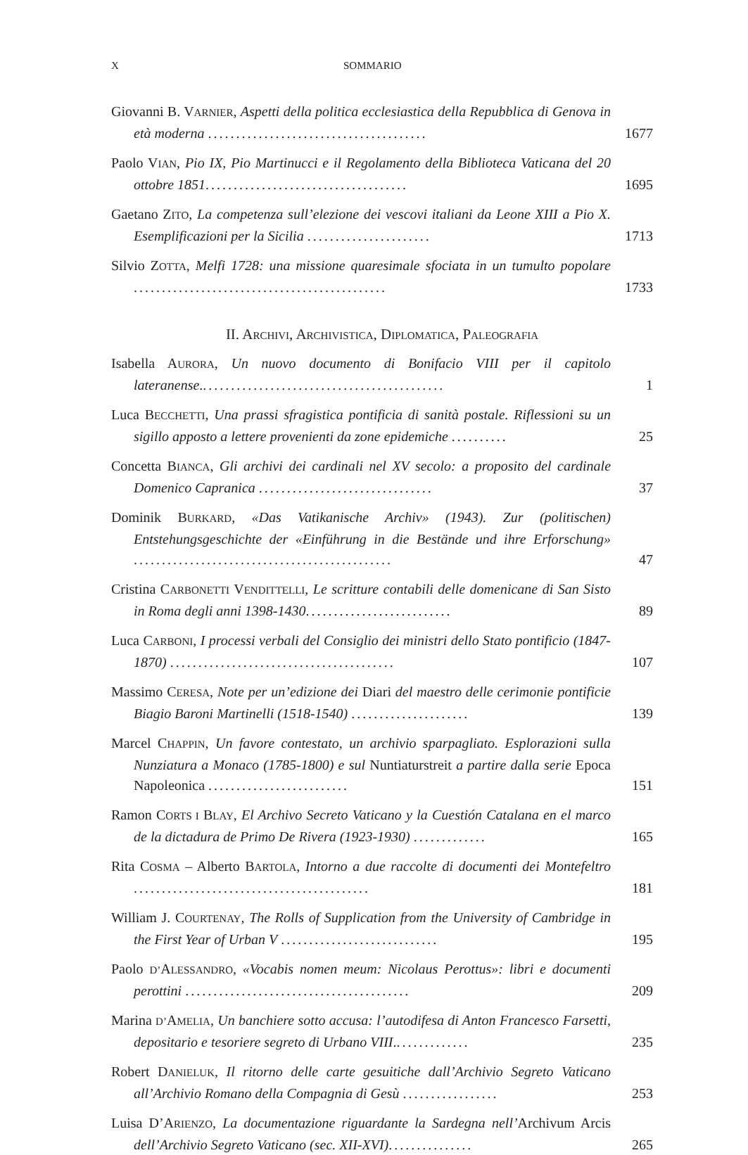X SOMMARIO
Giovanni B. VARNIER, Aspetti della politica ecclesiastica della Repubblica di Genova in età moderna .......................................
1677
Paolo VIAN, Pio IX, Pio Martinucci e il Regolamento della Biblioteca Vaticana del 20 ottobre 1851....................................
1695
Gaetano ZITO, La competenza sull’elezione dei vescovi italiani da Leone XIII a Pio X. Esemplificazioni per la Sicilia ......................
1713
Silvio ZOTTA, Melfi 1728: una missione quaresimale sfociata in un tumulto popolare .............................................
1733
II. ARCHIVI, ARCHIVISTICA, DIPLOMATICA, PALEOGRAFIA
Isabella AURORA, Un nuovo documento di Bonifacio VIII per il capitolo lateranense............................................
1
Luca BECCHETTI, Una prassi sfragistica pontificia di sanità postale. Riflessioni su un sigillo apposto a lettere provenienti da zone epidemiche ..........
25
Concetta BIANCA, Gli archivi dei cardinali nel XV secolo: a proposito del cardinale Domenico Capranica ...............................
37
Dominik BURKARD, «Das Vatikanische Archiv» (1943). Zur (politischen) Entstehungsgeschichte der «Einführung in die Bestände und ihre Erforschung» ..............................................
47
Cristina CARBONETTI VENDITTELLI, Le scritture contabili delle domenicane di San Sisto in Roma degli anni 1398-1430..........................
89
Luca CARBONI, I processi verbali del Consiglio dei ministri dello Stato pontificio (1847-1870) ........................................
107
Massimo CERESA, Note per un’edizione dei Diari del maestro delle cerimonie pontificie Biagio Baroni Martinelli (1518-1540) .....................
139
Marcel CHAPPIN, Un favore contestato, un archivio sparpagliato. Esplorazioni sulla Nunziatura a Monaco (1785-1800) e sul Nuntiaturstreit a partire dalla serie Epoca Napoleonica .........................
151
Ramon CORTS I BLAY, El Archivo Secreto Vaticano y la Cuestión Catalana en el marco de la dictadura de Primo De Rivera (1923-1930) .............
165
Rita COSMA – Alberto BARTOLA, Intorno a due raccolte di documenti dei Montefeltro ..........................................
181
William J. COURTENAY, The Rolls of Supplication from the University of Cambridge in the First Year of Urban V ............................
195
Paolo D’ALESSANDRO, «Vocabis nomen meum: Nicolaus Perottus»: libri e documenti perottini ........................................
209
Marina D’AMELIA, Un banchiere sotto accusa: l’autodifesa di Anton Francesco Farsetti, depositario e tesoriere segreto di Urbano VIII..............
235
Robert DANIELUK, Il ritorno delle carte gesuitiche dall’Archivio Segreto Vaticano all’Archivio Romano della Compagnia di Gesù .................
253
Luisa D’ARIENZO, La documentazione riguardante la Sardegna nell’Archivum Arcis dell’Archivio Segreto Vaticano (sec. XII-XVI)...............
265